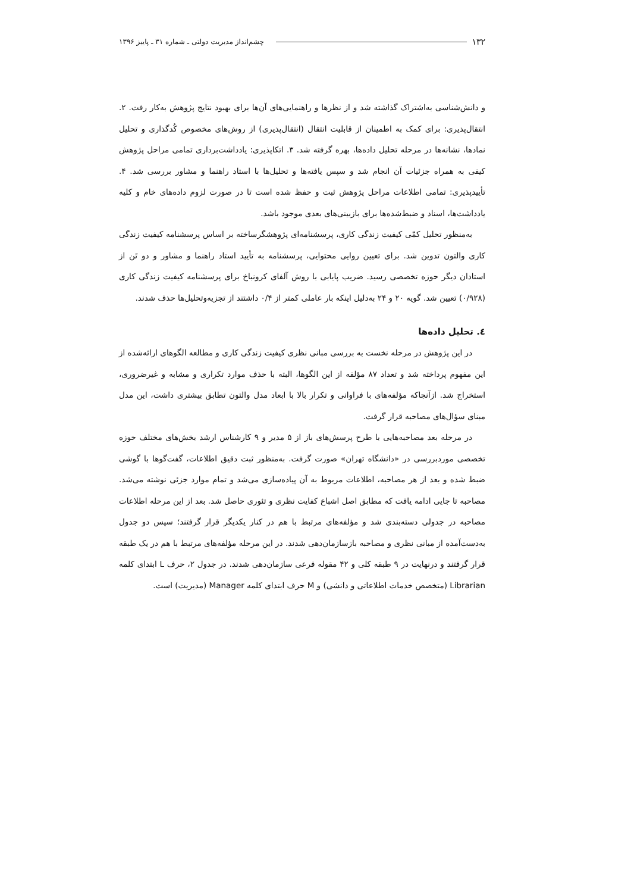۱۳۲ چشم‌انداز مدیریت دولتی ـ شماره ۳۱ ـ پاییز ۱۳۹۶
و دانش‌شناسی به‌اشتراک گذاشته شد و از نظرها و راهنمایی‌های آن‌ها برای بهبود نتایج پژوهش به‌کار رفت. ۲. انتقال‌پذیری: برای کمک به اطمینان از قابلیت انتقال (انتقال‌پذیری) از روش‌های مخصوص کُدگذاری و تحلیل نمادها، نشانه‌ها در مرحله تحلیل داده‌ها، بهره گرفته شد. ۳. اتکاپذیری: یادداشت‌برداری تمامی مراحل پژوهش کیفی به همراه جزئیات آن انجام شد و سپس یافته‌ها و تحلیل‌ها با استاد راهنما و مشاور بررسی شد. ۴. تأییدپذیری: تمامی اطلاعات مراحل پژوهش ثبت و حفظ شده است تا در صورت لزوم داده‌های خام و کلیه یادداشت‌ها، اسناد و ضبط‌شده‌ها برای بازبینی‌های بعدی موجود باشد.
به‌منظور تحلیل کمّی کیفیت زندگی کاری، پرسشنامه‌ای پژوهشگرساخته بر اساس پرسشنامه کیفیت زندگی کاری والتون تدوین شد. برای تعیین روایی محتوایی، پرسشنامه به تأیید استاد راهنما و مشاور و دو تَن از استادان دیگر حوزه تخصصی رسید. ضریب پایابی با روش آلفای کرونباخ برای پرسشنامه کیفیت زندگی کاری (۰/۹۲۸) تعیین شد. گویه ۲۰ و ۲۴ به‌دلیل اینکه بار عاملی کمتر از ۰/۴ داشتند از تجزیه‌وتحلیل‌ها حذف شدند.
٤. تحلیل داده‌ها
در این پژوهش در مرحله نخست به بررسی مبانی نظری کیفیت زندگی کاری و مطالعه الگوهای ارائه‌شده از این مفهوم پرداخته شد و تعداد ۸۷ مؤلفه از این الگوها، البته با حذف موارد تکراری و مشابه و غیرضروری، استخراج شد. ازآنجاکه مؤلفه‌های با فراوانی و تکرار بالا با ابعاد مدل والتون تطابق بیشتری داشت، این مدل مبنای سؤال‌های مصاحبه قرار گرفت.
در مرحله بعد مصاحبه‌هایی با طرح پرسش‌های باز از ۵ مدیر و ۹ کارشناس ارشد بخش‌های مختلف حوزه تخصصی موردبررسی در «دانشگاه تهران» صورت گرفت. به‌منظور ثبت دقیق اطلاعات، گفت‌گوها با گوشی ضبط شده و بعد از هر مصاحبه، اطلاعات مربوط به آن پیاده‌سازی می‌شد و تمام موارد جزئی نوشته می‌شد. مصاحبه تا جایی ادامه یافت که مطابق اصل اشباع کفایت نظری و تئوری حاصل شد. بعد از این مرحله اطلاعات مصاحبه در جدولی دسته‌بندی شد و مؤلفه‌های مرتبط با هم در کنار یکدیگر قرار گرفتند؛ سپس دو جدول به‌دست‌آمده از مبانی نظری و مصاحبه بازسازمان‌دهی شدند. در این مرحله مؤلفه‌های مرتبط با هم در یک طبقه قرار گرفتند و درنهایت در ۹ طبقه کلی و ۴۲ مقوله فرعی سازمان‌دهی شدند. در جدول ۲، حرف L ابتدای کلمه Librarian (متخصص خدمات اطلاعاتی و دانشی) و M حرف ابتدای کلمه Manager (مدیریت) است.